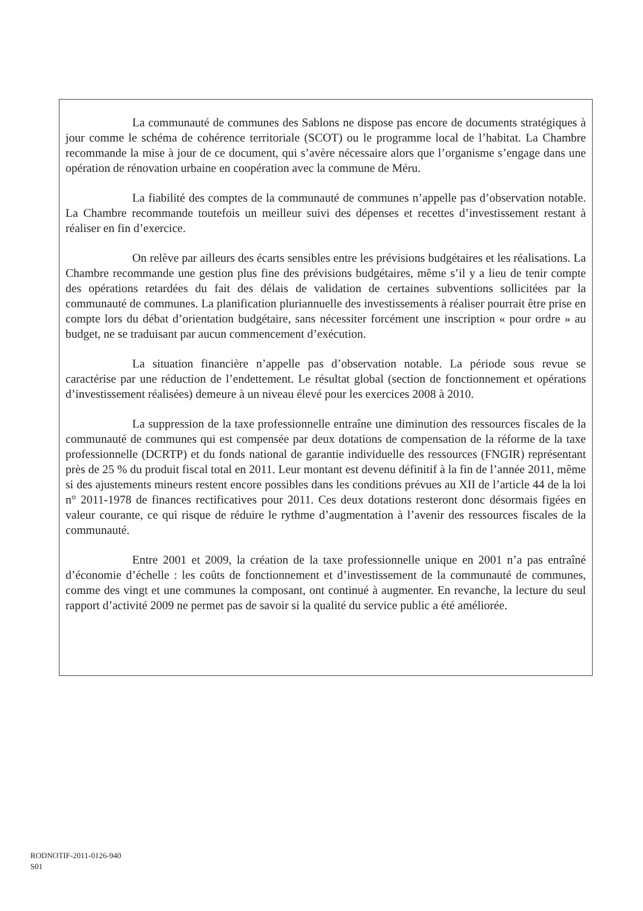La communauté de communes des Sablons ne dispose pas encore de documents stratégiques à jour comme le schéma de cohérence territoriale (SCOT) ou le programme local de l’habitat. La Chambre recommande la mise à jour de ce document, qui s’avère nécessaire alors que l’organisme s’engage dans une opération de rénovation urbaine en coopération avec la commune de Méru.
La fiabilité des comptes de la communauté de communes n’appelle pas d’observation notable. La Chambre recommande toutefois un meilleur suivi des dépenses et recettes d’investissement restant à réaliser en fin d’exercice.
On relève par ailleurs des écarts sensibles entre les prévisions budgétaires et les réalisations. La Chambre recommande une gestion plus fine des prévisions budgétaires, même s’il y a lieu de tenir compte des opérations retardées du fait des délais de validation de certaines subventions sollicitées par la communauté de communes. La planification pluriannuelle des investissements à réaliser pourrait être prise en compte lors du débat d’orientation budgétaire, sans nécessiter forcément une inscription « pour ordre » au budget, ne se traduisant par aucun commencement d’exécution.
La situation financière n’appelle pas d’observation notable. La période sous revue se caractérise par une réduction de l’endettement. Le résultat global (section de fonctionnement et opérations d’investissement réalisées) demeure à un niveau élevé pour les exercices 2008 à 2010.
La suppression de la taxe professionnelle entraîne une diminution des ressources fiscales de la communauté de communes qui est compensée par deux dotations de compensation de la réforme de la taxe professionnelle (DCRTP) et du fonds national de garantie individuelle des ressources (FNGIR) représentant près de 25 % du produit fiscal total en 2011. Leur montant est devenu définitif à la fin de l’année 2011, même si des ajustements mineurs restent encore possibles dans les conditions prévues au XII de l’article 44 de la loi n° 2011-1978 de finances rectificatives pour 2011. Ces deux dotations resteront donc désormais figées en valeur courante, ce qui risque de réduire le rythme d’augmentation à l’avenir des ressources fiscales de la communauté.
Entre 2001 et 2009, la création de la taxe professionnelle unique en 2001 n’a pas entraîné d’économie d’échelle : les coûts de fonctionnement et d’investissement de la communauté de communes, comme des vingt et une communes la composant, ont continué à augmenter. En revanche, la lecture du seul rapport d’activité 2009 ne permet pas de savoir si la qualité du service public a été améliorée.
RODNOTIF-2011-0126-940
S01